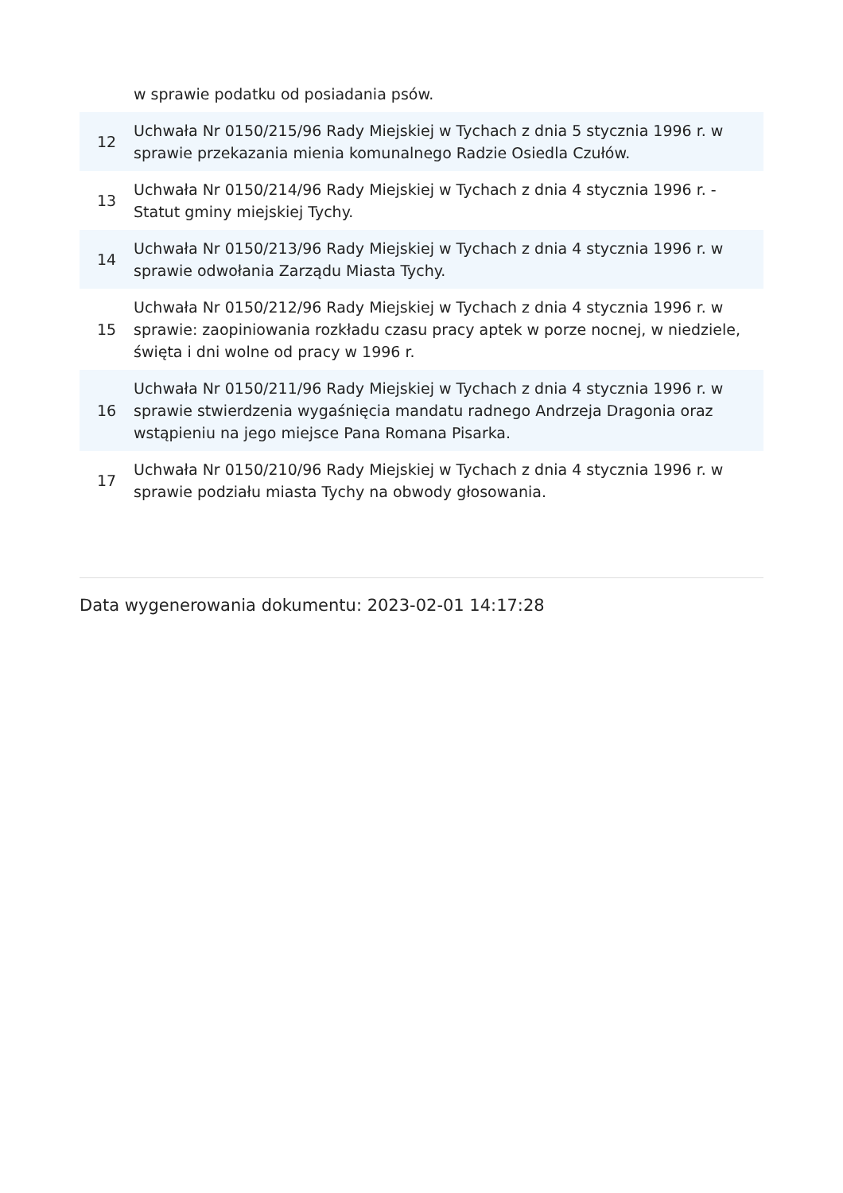| | w sprawie podatku od posiadania psów. |
| 12 | Uchwała Nr 0150/215/96 Rady Miejskiej w Tychach z dnia 5 stycznia 1996 r. w sprawie przekazania mienia komunalnego Radzie Osiedla Czułów. |
| 13 | Uchwała Nr 0150/214/96 Rady Miejskiej w Tychach z dnia 4 stycznia 1996 r. - Statut gminy miejskiej Tychy. |
| 14 | Uchwała Nr 0150/213/96 Rady Miejskiej w Tychach z dnia 4 stycznia 1996 r. w sprawie odwołania Zarządu Miasta Tychy. |
| 15 | Uchwała Nr 0150/212/96 Rady Miejskiej w Tychach z dnia 4 stycznia 1996 r. w sprawie: zaopiniowania rozkładu czasu pracy aptek w porze nocnej, w niedziele, święta i dni wolne od pracy w 1996 r. |
| 16 | Uchwała Nr 0150/211/96 Rady Miejskiej w Tychach z dnia 4 stycznia 1996 r. w sprawie stwierdzenia wygaśnięcia mandatu radnego Andrzeja Dragonia oraz wstąpieniu na jego miejsce Pana Romana Pisarka. |
| 17 | Uchwała Nr 0150/210/96 Rady Miejskiej w Tychach z dnia 4 stycznia 1996 r. w sprawie podziału miasta Tychy na obwody głosowania. |
Data wygenerowania dokumentu: 2023-02-01 14:17:28